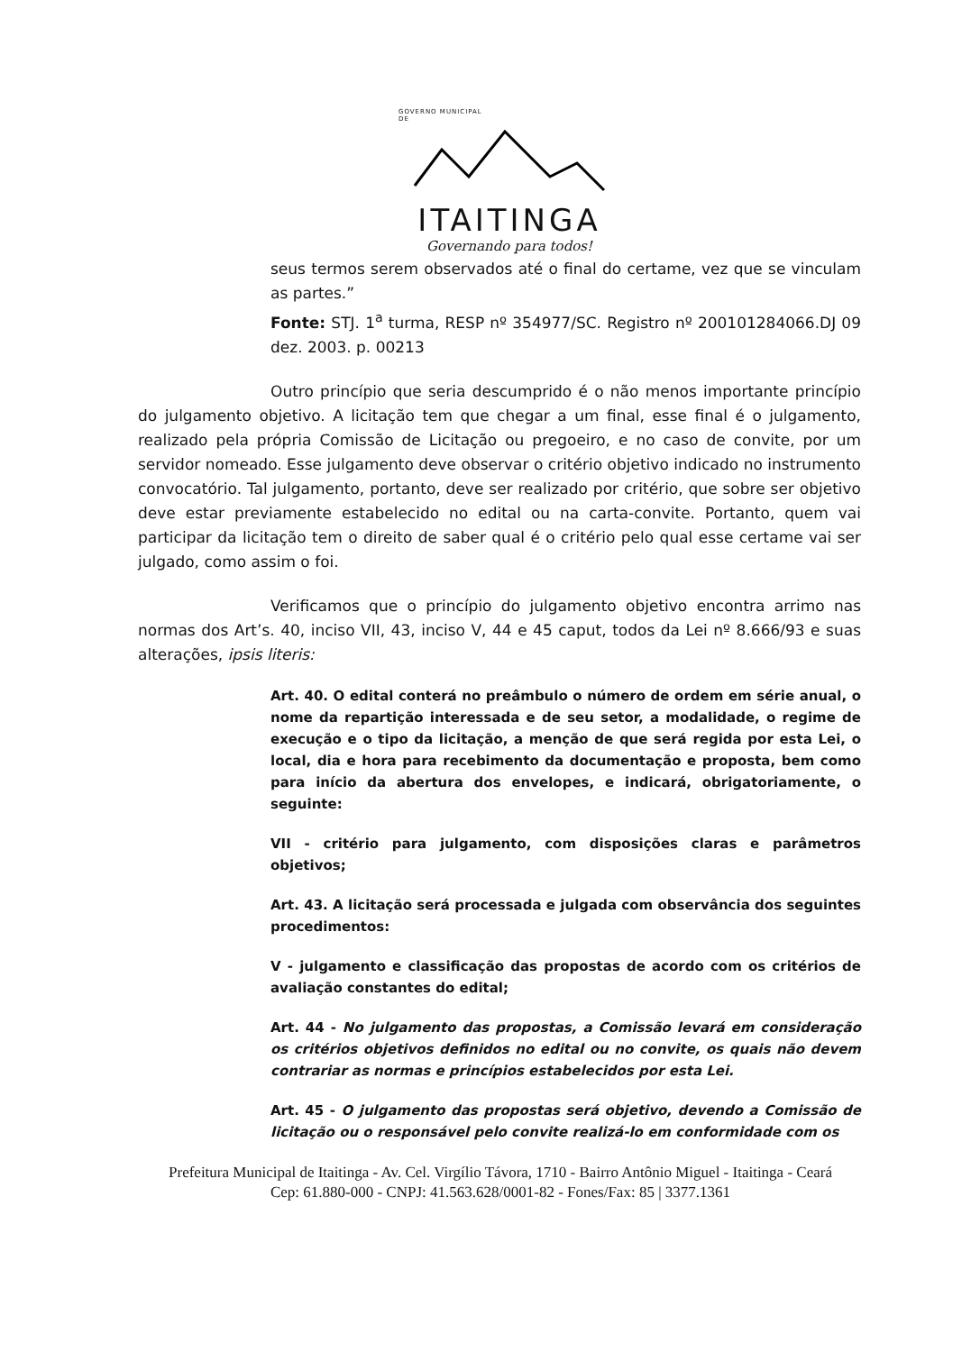GOVERNO MUNICIPAL
DE
ITAITINGA
Governando para todos!
seus termos serem observados até o final do certame, vez que se vinculam as partes.”
Fonte: STJ. 1<sup>a</sup> turma, RESP nº 354977/SC. Registro nº 200101284066.DJ 09 dez. 2003. p. 00213
Outro princípio que seria descumprido é o não menos importante princípio do julgamento objetivo. A licitação tem que chegar a um final, esse final é o julgamento, realizado pela própria Comissão de Licitação ou pregoeiro, e no caso de convite, por um servidor nomeado. Esse julgamento deve observar o critério objetivo indicado no instrumento convocatório. Tal julgamento, portanto, deve ser realizado por critério, que sobre ser objetivo deve estar previamente estabelecido no edital ou na carta-convite. Portanto, quem vai participar da licitação tem o direito de saber qual é o critério pelo qual esse certame vai ser julgado, como assim o foi.
Verificamos que o princípio do julgamento objetivo encontra arrimo nas normas dos Art’s. 40, inciso VII, 43, inciso V, 44 e 45 caput, todos da Lei nº 8.666/93 e suas alterações, ipsis literis:
Art. 40. O edital conterá no preâmbulo o número de ordem em série anual, o nome da repartição interessada e de seu setor, a modalidade, o regime de execução e o tipo da licitação, a menção de que será regida por esta Lei, o local, dia e hora para recebimento da documentação e proposta, bem como para início da abertura dos envelopes, e indicará, obrigatoriamente, o seguinte:
VII - critério para julgamento, com disposições claras e parâmetros objetivos;
Art. 43. A licitação será processada e julgada com observância dos seguintes procedimentos:
V - julgamento e classificação das propostas de acordo com os critérios de avaliação constantes do edital;
Art. 44 - No julgamento das propostas, a Comissão levará em consideração os critérios objetivos definidos no edital ou no convite, os quais não devem contrariar as normas e princípios estabelecidos por esta Lei.
Art. 45 - O julgamento das propostas será objetivo, devendo a Comissão de licitação ou o responsável pelo convite realizá-lo em conformidade com os
Prefeitura Municipal de Itaitinga - Av. Cel. Virgílio Távora, 1710 - Bairro Antônio Miguel - Itaitinga - Ceará
Cep: 61.880-000 - CNPJ: 41.563.628/0001-82 - Fones/Fax: 85 | 3377.1361